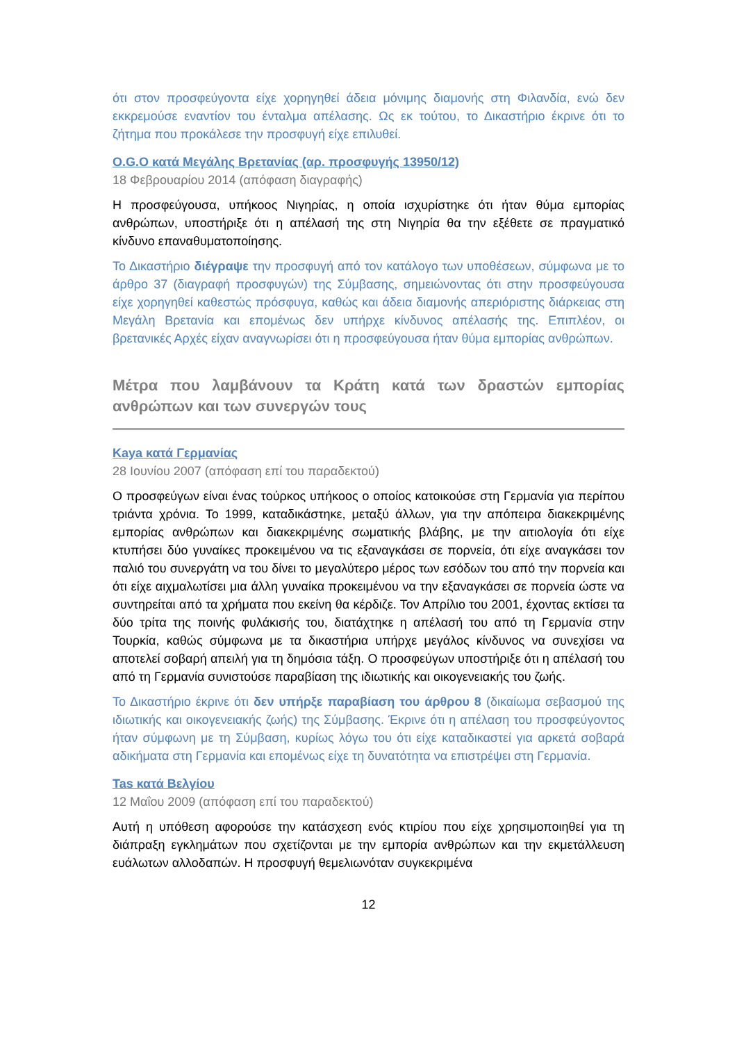ότι στον προσφεύγοντα είχε χορηγηθεί άδεια μόνιμης διαμονής στη Φιλανδία, ενώ δεν εκκρεμούσε εναντίον του ένταλμα απέλασης. Ως εκ τούτου, το Δικαστήριο έκρινε ότι το ζήτημα που προκάλεσε την προσφυγή είχε επιλυθεί.
O.G.O κατά Μεγάλης Βρετανίας (αρ. προσφυγής 13950/12)
18 Φεβρουαρίου 2014 (απόφαση διαγραφής)
Η προσφεύγουσα, υπήκοος Νιγηρίας, η οποία ισχυρίστηκε ότι ήταν θύμα εμπορίας ανθρώπων, υποστήριξε ότι η απέλασή της στη Νιγηρία θα την εξέθετε σε πραγματικό κίνδυνο επαναθυματοποίησης.
Το Δικαστήριο διέγραψε την προσφυγή από τον κατάλογο των υποθέσεων, σύμφωνα με το άρθρο 37 (διαγραφή προσφυγών) της Σύμβασης, σημειώνοντας ότι στην προσφεύγουσα είχε χορηγηθεί καθεστώς πρόσφυγα, καθώς και άδεια διαμονής απεριόριστης διάρκειας στη Μεγάλη Βρετανία και επομένως δεν υπήρχε κίνδυνος απέλασής της. Επιπλέον, οι βρετανικές Αρχές είχαν αναγνωρίσει ότι η προσφεύγουσα ήταν θύμα εμπορίας ανθρώπων.
Μέτρα που λαμβάνουν τα Κράτη κατά των δραστών εμπορίας ανθρώπων και των συνεργών τους
Kaya κατά Γερμανίας
28 Ιουνίου 2007 (απόφαση επί του παραδεκτού)
Ο προσφεύγων είναι ένας τούρκος υπήκοος ο οποίος κατοικούσε στη Γερμανία για περίπου τριάντα χρόνια. Το 1999, καταδικάστηκε, μεταξύ άλλων, για την απόπειρα διακεκριμένης εμπορίας ανθρώπων και διακεκριμένης σωματικής βλάβης, με την αιτιολογία ότι είχε κτυπήσει δύο γυναίκες προκειμένου να τις εξαναγκάσει σε πορνεία, ότι είχε αναγκάσει τον παλιό του συνεργάτη να του δίνει το μεγαλύτερο μέρος των εσόδων του από την πορνεία και ότι είχε αιχμαλωτίσει μια άλλη γυναίκα προκειμένου να την εξαναγκάσει σε πορνεία ώστε να συντηρείται από τα χρήματα που εκείνη θα κέρδιζε. Τον Απρίλιο του 2001, έχοντας εκτίσει τα δύο τρίτα της ποινής φυλάκισής του, διατάχτηκε η απέλασή του από τη Γερμανία στην Τουρκία, καθώς σύμφωνα με τα δικαστήρια υπήρχε μεγάλος κίνδυνος να συνεχίσει να αποτελεί σοβαρή απειλή για τη δημόσια τάξη. Ο προσφεύγων υποστήριξε ότι η απέλασή του από τη Γερμανία συνιστούσε παραβίαση της ιδιωτικής και οικογενειακής του ζωής.
Το Δικαστήριο έκρινε ότι δεν υπήρξε παραβίαση του άρθρου 8 (δικαίωμα σεβασμού της ιδιωτικής και οικογενειακής ζωής) της Σύμβασης. Έκρινε ότι η απέλαση του προσφεύγοντος ήταν σύμφωνη με τη Σύμβαση, κυρίως λόγω του ότι είχε καταδικαστεί για αρκετά σοβαρά αδικήματα στη Γερμανία και επομένως είχε τη δυνατότητα να επιστρέψει στη Γερμανία.
Tas κατά Βελγίου
12 Μαΐου 2009 (απόφαση επί του παραδεκτού)
Αυτή η υπόθεση αφορούσε την κατάσχεση ενός κτιρίου που είχε χρησιμοποιηθεί για τη διάπραξη εγκλημάτων που σχετίζονται με την εμπορία ανθρώπων και την εκμετάλλευση ευάλωτων αλλοδαπών. Η προσφυγή θεμελιωνόταν συγκεκριμένα
12